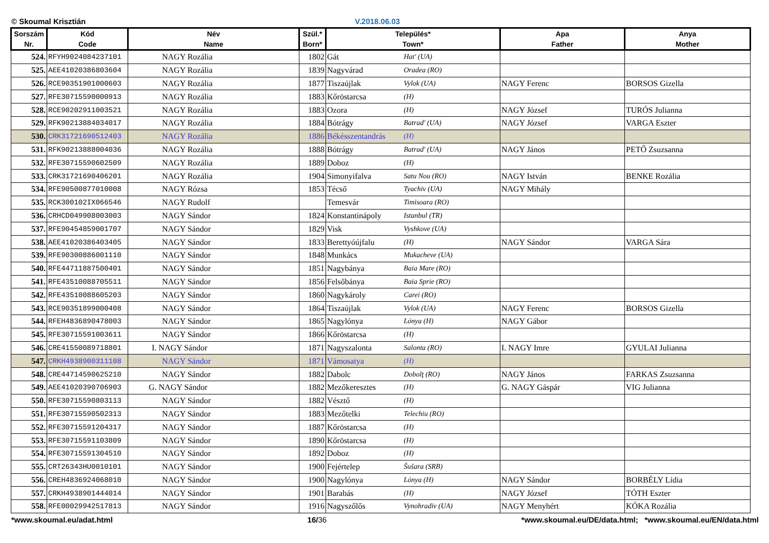© Skoumal Krisztián V.2018.06.03
| Sorszám Nr. | Kód Code | Név Name | Szül.* Born* | Település* Town* | | Apa Father | Anya Mother |
| --- | --- | --- | --- | --- | --- | --- | --- |
| 524. | RFYH9024084237101 | NAGY Rozália | 1802 | Gát | Hat' (UA) | | |
| 525. | AEE41020386803604 | NAGY Rozália | 1839 | Nagyvárad | Oradea (RO) | | |
| 526. | RCE90351901000603 | NAGY Rozália | 1877 | Tiszaújlak | Vylok (UA) | NAGY Ferenc | BORSOS Gizella |
| 527. | RFE30715590000913 | NAGY Rozália | 1883 | Kőröstarcsa | (H) | | |
| 528. | RCE90202911003521 | NAGY Rozália | 1883 | Ozora | (H) | NAGY József | TURÓS Julianna |
| 529. | RFK90213884034017 | NAGY Rozália | 1884 | Bótrágy | Batrad' (UA) | NAGY József | VARGA Eszter |
| 530. | CRK31721690512403 | NAGY Rozália | 1886 | Békésszentandrás | (H) | | |
| 531. | RFK90213888004036 | NAGY Rozália | 1888 | Bótrágy | Batrad' (UA) | NAGY János | PETŐ Zsuzsanna |
| 532. | RFE30715590602509 | NAGY Rozália | 1889 | Doboz | (H) | | |
| 533. | CRK31721690406201 | NAGY Rozália | 1904 | Simonyifalva | Satu Nou (RO) | NAGY István | BENKE Rozália |
| 534. | RFE90500877010008 | NAGY Rózsa | 1853 | Técső | Tyachiv (UA) | NAGY Mihály | |
| 535. | RCK300102IX066546 | NAGY Rudolf | | Temesvár | Timisoara (RO) | | |
| 536. | CRHCD049908003003 | NAGY Sándor | 1824 | Konstantinápoly | Istanbul (TR) | | |
| 537. | RFE90454859001707 | NAGY Sándor | 1829 | Visk | Vyshkove (UA) | | |
| 538. | AEE41020386403405 | NAGY Sándor | 1833 | Berettyóújfalu | (H) | NAGY Sándor | VARGA Sára |
| 539. | RFE90300886001110 | NAGY Sándor | 1848 | Munkács | Mukacheve (UA) | | |
| 540. | RFE44711887500401 | NAGY Sándor | 1851 | Nagybánya | Baia Mare (RO) | | |
| 541. | RFE43510088705511 | NAGY Sándor | 1856 | Felsőbánya | Baia Sprie (RO) | | |
| 542. | RFE43510088605203 | NAGY Sándor | 1860 | Nagykároly | Carei (RO) | | |
| 543. | RCE90351899000408 | NAGY Sándor | 1864 | Tiszaújlak | Vylok (UA) | NAGY Ferenc | BORSOS Gizella |
| 544. | RFEH4836890478003 | NAGY Sándor | 1865 | Nagylónya | Lónya (H) | NAGY Gábor | |
| 545. | RFE30715591003611 | NAGY Sándor | 1866 | Kőröstarcsa | (H) | | |
| 546. | CRE41550089718801 | I. NAGY Sándor | 1871 | Nagyszalonta | Salonta (RO) | I. NAGY Imre | GYULAI Julianna |
| 547. | CRKH4938900311108 | NAGY Sándor | 1871 | Vámosatya | (H) | | |
| 548. | CRE44714590625210 | NAGY Sándor | 1882 | Dabolc | Dobolţ (RO) | NAGY János | FARKAS Zsuzsanna |
| 549. | AEE41020390706903 | G. NAGY Sándor | 1882 | Mezőkeresztes | (H) | G. NAGY Gáspár | VIG Julianna |
| 550. | RFE30715590803113 | NAGY Sándor | 1882 | Vésztő | (H) | | |
| 551. | RFE30715590502313 | NAGY Sándor | 1883 | Mezőtelki | Telechiu (RO) | | |
| 552. | RFE30715591204317 | NAGY Sándor | 1887 | Kőröstarcsa | (H) | | |
| 553. | RFE30715591103809 | NAGY Sándor | 1890 | Kőröstarcsa | (H) | | |
| 554. | RFE30715591304510 | NAGY Sándor | 1892 | Doboz | (H) | | |
| 555. | CRT26343HU0010101 | NAGY Sándor | 1900 | Fejértelep | Šušara (SRB) | | |
| 556. | CREH4836924068010 | NAGY Sándor | 1900 | Nagylónya | Lónya (H) | NAGY Sándor | BORBÉLY Lídia |
| 557. | CRKH4938901444014 | NAGY Sándor | 1901 | Barabás | (H) | NAGY József | TÓTH Eszter |
| 558. | RFE00029942517813 | NAGY Sándor | 1916 | Nagyszőlős | Vynohradiv (UA) | NAGY Menyhért | KÓKA Rozália |
*www.skoumal.eu/adat.html 16/36 *www.skoumal.eu/DE/data.html; *www.skoumal.eu/EN/data.html